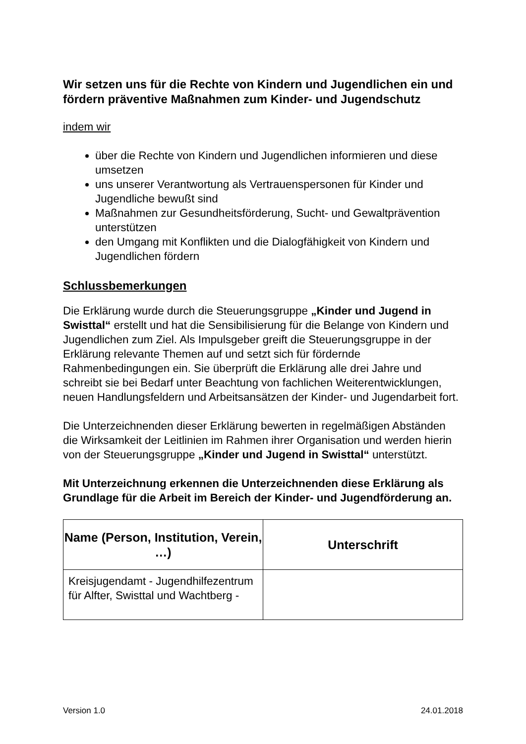Wir setzen uns für die Rechte von Kindern und Jugendlichen ein und fördern präventive Maßnahmen zum Kinder- und Jugendschutz
indem wir
über die Rechte von Kindern und Jugendlichen informieren und diese umsetzen
uns unserer Verantwortung als Vertrauenspersonen für Kinder und Jugendliche bewußt sind
Maßnahmen zur Gesundheitsförderung, Sucht- und Gewaltprävention unterstützen
den Umgang mit Konflikten und die Dialogfähigkeit von Kindern und Jugendlichen fördern
Schlussbemerkungen
Die Erklärung wurde durch die Steuerungsgruppe „Kinder und Jugend in Swisttal“ erstellt und hat die Sensibilisierung für die Belange von Kindern und Jugendlichen zum Ziel. Als Impulsgeber greift die Steuerungsgruppe in der Erklärung relevante Themen auf und setzt sich für fördernde Rahmenbedingungen ein. Sie überprüft die Erklärung alle drei Jahre und schreibt sie bei Bedarf unter Beachtung von fachlichen Weiterentwicklungen, neuen Handlungsfeldern und Arbeitsansätzen der Kinder- und Jugendarbeit fort.
Die Unterzeichnenden dieser Erklärung bewerten in regelmäßigen Abständen die Wirksamkeit der Leitlinien im Rahmen ihrer Organisation und werden hierin von der Steuerungsgruppe „Kinder und Jugend in Swisttal“ unterstützt.
Mit Unterzeichnung erkennen die Unterzeichnenden diese Erklärung als Grundlage für die Arbeit im Bereich der Kinder- und Jugendförderung an.
| Name (Person, Institution, Verein, …) | Unterschrift |
| --- | --- |
| Kreisjugendamt - Jugendhilfezentrum für Alfter, Swisttal und Wachtberg - | |
Version 1.0 24.01.2018